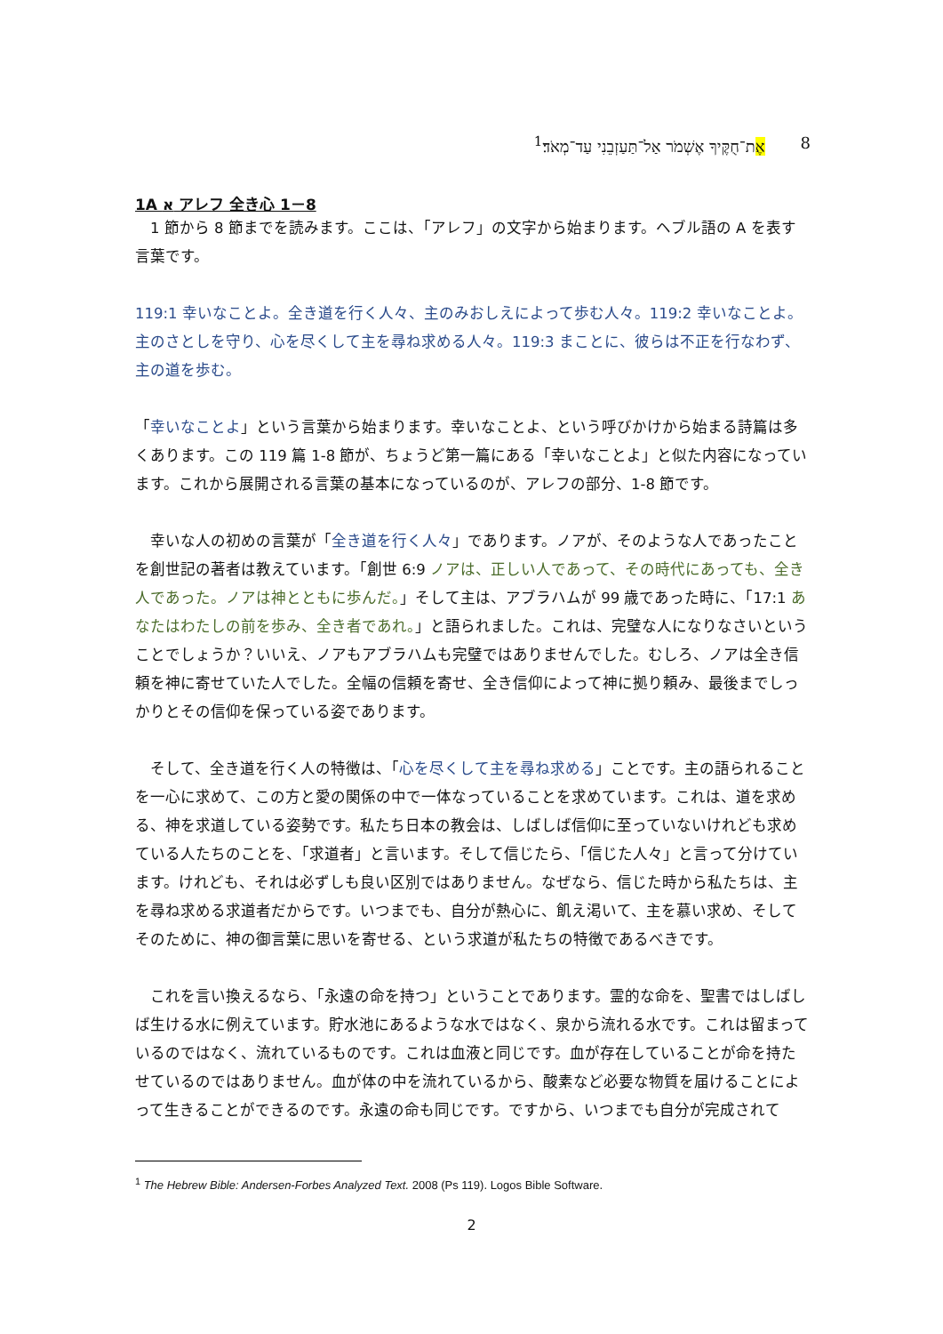אֶת־חֻקֶּיךָ אֶשְׁמֹר אַל־תַּעַזְבֵנִי עַד־מְאֹד׃<sup>1</sup> 8
1A א アレフ 全き心 1－8
　1 節から 8 節までを読みます。ここは、「アレフ」の文字から始まります。ヘブル語の A を表す言葉です。
119:1 幸いなことよ。全き道を行く人々、主のみおしえによって歩む人々。119:2 幸いなことよ。主のさとしを守り、心を尽くして主を尋ね求める人々。119:3 まことに、彼らは不正を行なわず、主の道を歩む。
「幸いなことよ」という言葉から始まります。幸いなことよ、という呼びかけから始まる詩篇は多くあります。この 119 篇 1-8 節が、ちょうど第一篇にある「幸いなことよ」と似た内容になっています。これから展開される言葉の基本になっているのが、アレフの部分、1-8 節です。
　幸いな人の初めの言葉が「全き道を行く人々」であります。ノアが、そのような人であったことを創世記の著者は教えています。「創世 6:9 ノアは、正しい人であって、その時代にあっても、全き人であった。ノアは神とともに歩んだ。」そして主は、アブラハムが 99 歳であった時に、「17:1 あなたはわたしの前を歩み、全き者であれ。」と語られました。これは、完璧な人になりなさいということでしょうか？いいえ、ノアもアブラハムも完璧ではありませんでした。むしろ、ノアは全き信頼を神に寄せていた人でした。全幅の信頼を寄せ、全き信仰によって神に拠り頼み、最後までしっかりとその信仰を保っている姿であります。
　そして、全き道を行く人の特徴は、「心を尽くして主を尋ね求める」ことです。主の語られることを一心に求めて、この方と愛の関係の中で一体なっていることを求めています。これは、道を求める、神を求道している姿勢です。私たち日本の教会は、しばしば信仰に至っていないけれども求めている人たちのことを、「求道者」と言います。そして信じたら、「信じた人々」と言って分けています。けれども、それは必ずしも良い区別ではありません。なぜなら、信じた時から私たちは、主を尋ね求める求道者だからです。いつまでも、自分が熱心に、飢え渇いて、主を慕い求め、そしてそのために、神の御言葉に思いを寄せる、という求道が私たちの特徴であるべきです。
　これを言い換えるなら、「永遠の命を持つ」ということであります。霊的な命を、聖書ではしばしば生ける水に例えています。貯水池にあるような水ではなく、泉から流れる水です。これは留まっているのではなく、流れているものです。これは血液と同じです。血が存在していることが命を持たせているのではありません。血が体の中を流れているから、酸素など必要な物質を届けることによって生きることができるのです。永遠の命も同じです。ですから、いつまでも自分が完成されて
<sup>1</sup> The Hebrew Bible: Andersen-Forbes Analyzed Text. 2008 (Ps 119). Logos Bible Software.
2